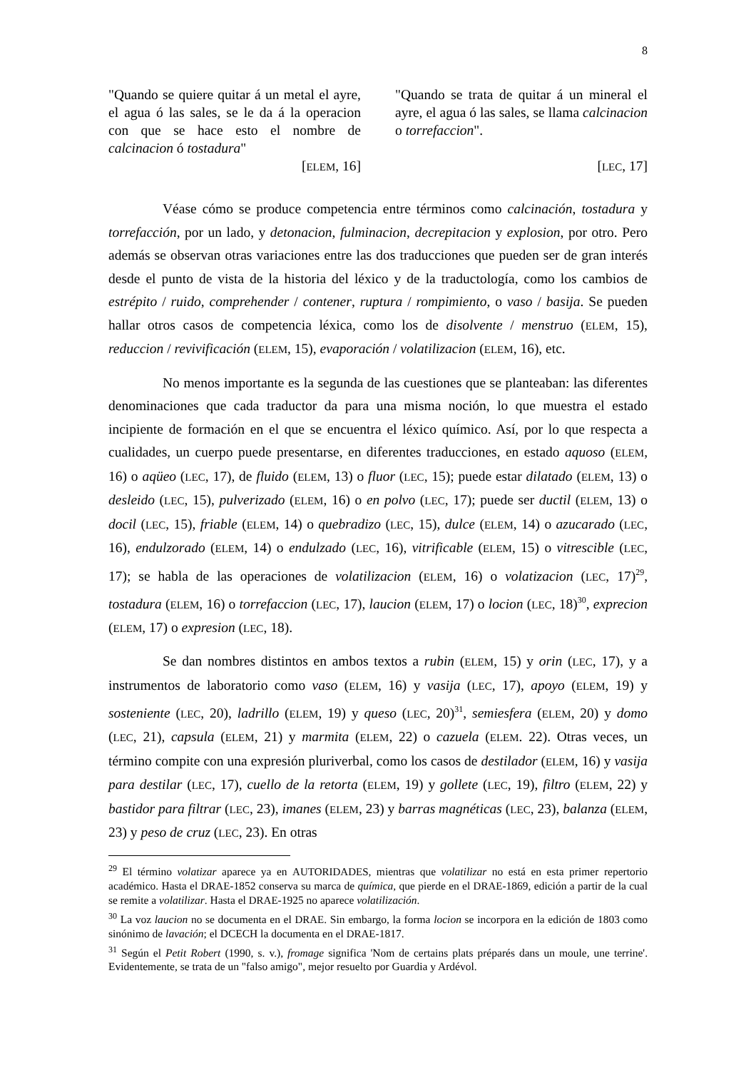8
"Quando se quiere quitar á un metal el ayre, el agua ó las sales, se le da á la operacion con que se hace esto el nombre de calcinacion ó tostadura"
[ELEM, 16]
"Quando se trata de quitar á un mineral el ayre, el agua ó las sales, se llama calcinacion o torrefaccion".
[LEC, 17]
Véase cómo se produce competencia entre términos como calcinación, tostadura y torrefacción, por un lado, y detonacion, fulminacion, decrepitacion y explosion, por otro. Pero además se observan otras variaciones entre las dos traducciones que pueden ser de gran interés desde el punto de vista de la historia del léxico y de la traductología, como los cambios de estrépito / ruido, comprehender / contener, ruptura / rompimiento, o vaso / basija. Se pueden hallar otros casos de competencia léxica, como los de disolvente / menstruo (ELEM, 15), reduccion / revivificación (ELEM, 15), evaporación / volatilizacion (ELEM, 16), etc.
No menos importante es la segunda de las cuestiones que se planteaban: las diferentes denominaciones que cada traductor da para una misma noción, lo que muestra el estado incipiente de formación en el que se encuentra el léxico químico. Así, por lo que respecta a cualidades, un cuerpo puede presentarse, en diferentes traducciones, en estado aquoso (ELEM, 16) o aqüeo (LEC, 17), de fluido (ELEM, 13) o fluor (LEC, 15); puede estar dilatado (ELEM, 13) o desleido (LEC, 15), pulverizado (ELEM, 16) o en polvo (LEC, 17); puede ser ductil (ELEM, 13) o docil (LEC, 15), friable (ELEM, 14) o quebradizo (LEC, 15), dulce (ELEM, 14) o azucarado (LEC, 16), endulzorado (ELEM, 14) o endulzado (LEC, 16), vitrificable (ELEM, 15) o vitrescible (LEC, 17); se habla de las operaciones de volatilizacion (ELEM, 16) o volatizacion (LEC, 17)<sup>29</sup>, tostadura (ELEM, 16) o torrefaccion (LEC, 17), laucion (ELEM, 17) o locion (LEC, 18)<sup>30</sup>, exprecion (ELEM, 17) o expresion (LEC, 18).
Se dan nombres distintos en ambos textos a rubin (ELEM, 15) y orin (LEC, 17), y a instrumentos de laboratorio como vaso (ELEM, 16) y vasija (LEC, 17), apoyo (ELEM, 19) y sosteniente (LEC, 20), ladrillo (ELEM, 19) y queso (LEC, 20)<sup>31</sup>, semiesfera (ELEM, 20) y domo (LEC, 21), capsula (ELEM, 21) y marmita (ELEM, 22) o cazuela (ELEM. 22). Otras veces, un término compite con una expresión pluriverbal, como los casos de destilador (ELEM, 16) y vasija para destilar (LEC, 17), cuello de la retorta (ELEM, 19) y gollete (LEC, 19), filtro (ELEM, 22) y bastidor para filtrar (LEC, 23), imanes (ELEM, 23) y barras magnéticas (LEC, 23), balanza (ELEM, 23) y peso de cruz (LEC, 23). En otras
<sup>29</sup> El término volatizar aparece ya en AUTORIDADES, mientras que volatilizar no está en esta primer repertorio académico. Hasta el DRAE-1852 conserva su marca de química, que pierde en el DRAE-1869, edición a partir de la cual se remite a volatilizar. Hasta el DRAE-1925 no aparece volatilización.
<sup>30</sup> La voz laucion no se documenta en el DRAE. Sin embargo, la forma locion se incorpora en la edición de 1803 como sinónimo de lavación; el DCECH la documenta en el DRAE-1817.
<sup>31</sup> Según el Petit Robert (1990, s. v.), fromage significa 'Nom de certains plats préparés dans un moule, une terrine'. Evidentemente, se trata de un "falso amigo", mejor resuelto por Guardia y Ardévol.